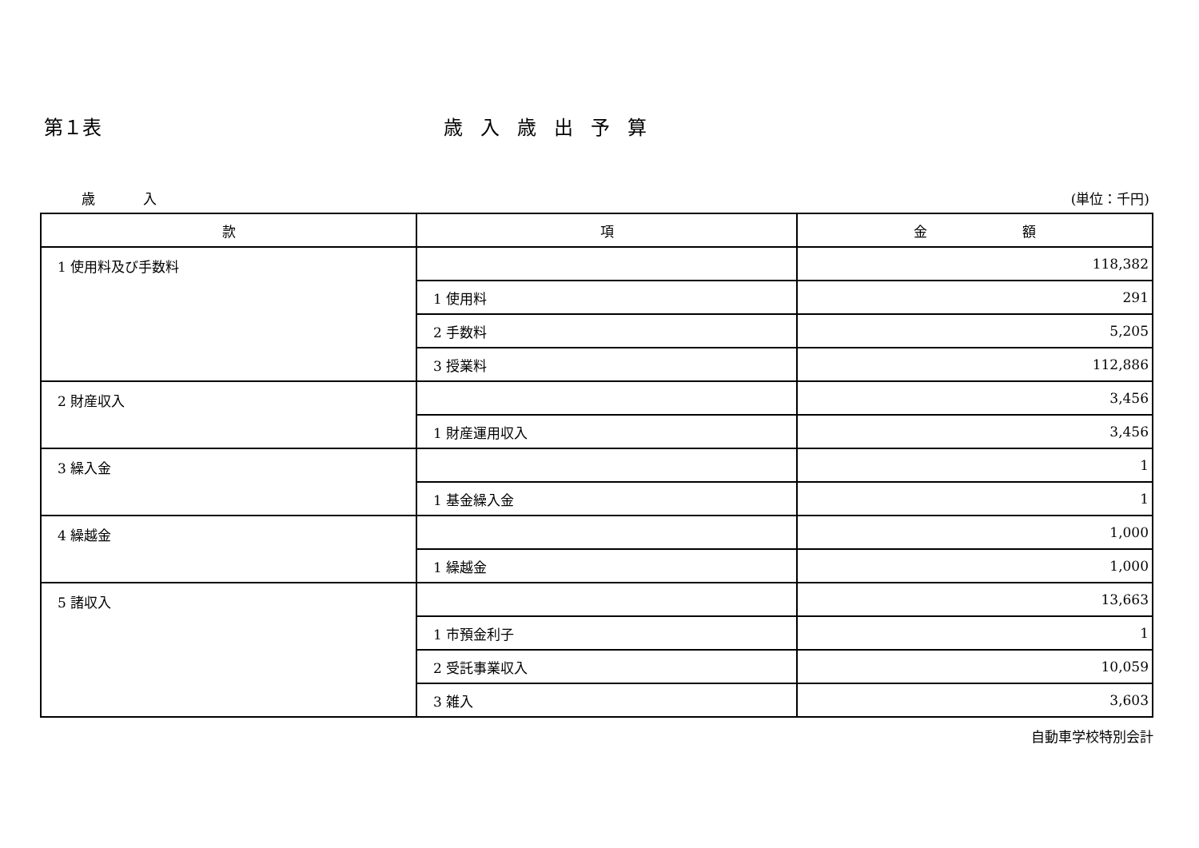第１表 歳入歳出予算
歳入 (単位：千円)
| 款 | 項 | 金 額 |
| --- | --- | --- |
| 1 使用料及び手数料 | | 118,382 |
| | 1 使用料 | 291 |
| | 2 手数料 | 5,205 |
| | 3 授業料 | 112,886 |
| 2 財産収入 | | 3,456 |
| | 1 財産運用収入 | 3,456 |
| 3 繰入金 | | 1 |
| | 1 基金繰入金 | 1 |
| 4 繰越金 | | 1,000 |
| | 1 繰越金 | 1,000 |
| 5 諸収入 | | 13,663 |
| | 1 市預金利子 | 1 |
| | 2 受託事業収入 | 10,059 |
| | 3 雑入 | 3,603 |
自動車学校特別会計